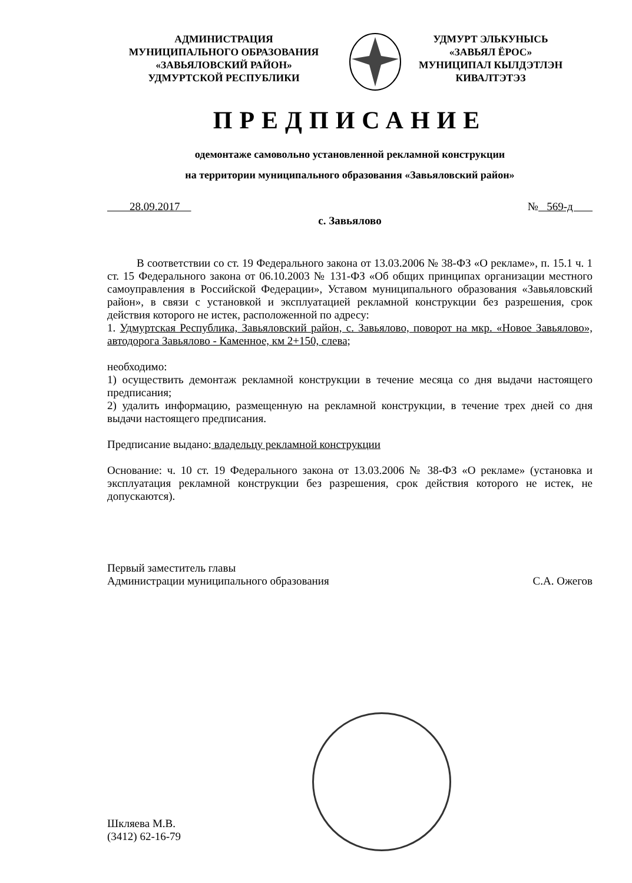АДМИНИСТРАЦИЯ
МУНИЦИПАЛЬНОГО ОБРАЗОВАНИЯ
«ЗАВЬЯЛОВСКИЙ РАЙОН»
УДМУРТСКОЙ РЕСПУБЛИКИ
УДМУРТ ЭЛЬКУНЫСЬ
«ЗАВЬЯЛ ЁРОС»
МУНИЦИПАЛ КЫЛДЭТЛЭН
КИВАЛТЭТЭЗ
ПРЕДПИСАНИЕ
одемонтаже самовольно установленной рекламной конструкции
на территории муниципального образования «Завьяловский район»
28.09.2017 № 569-д
с. Завьялово
В соответствии со ст. 19 Федерального закона от 13.03.2006 № 38-ФЗ «О рекламе», п. 15.1 ч. 1 ст. 15 Федерального закона от 06.10.2003 № 131-ФЗ «Об общих принципах организации местного самоуправления в Российской Федерации», Уставом муниципального образования «Завьяловский район», в связи с установкой и эксплуатацией рекламной конструкции без разрешения, срок действия которого не истек, расположенной по адресу:
1. Удмуртская Республика, Завьяловский район, с. Завьялово, поворот на мкр. «Новое Завьялово», автодорога Завьялово - Каменное, км 2+150, слева;
необходимо:
1) осуществить демонтаж рекламной конструкции в течение месяца со дня выдачи настоящего предписания;
2) удалить информацию, размещенную на рекламной конструкции, в течение трех дней со дня выдачи настоящего предписания.
Предписание выдано: владельцу рекламной конструкции
Основание: ч. 10 ст. 19 Федерального закона от 13.03.2006 № 38-ФЗ «О рекламе» (установка и эксплуатация рекламной конструкции без разрешения, срок действия которого не истек, не допускаются).
Первый заместитель главы
Администрации муниципального образования
С.А. Ожегов
Шкляева М.В.
(3412) 62-16-79